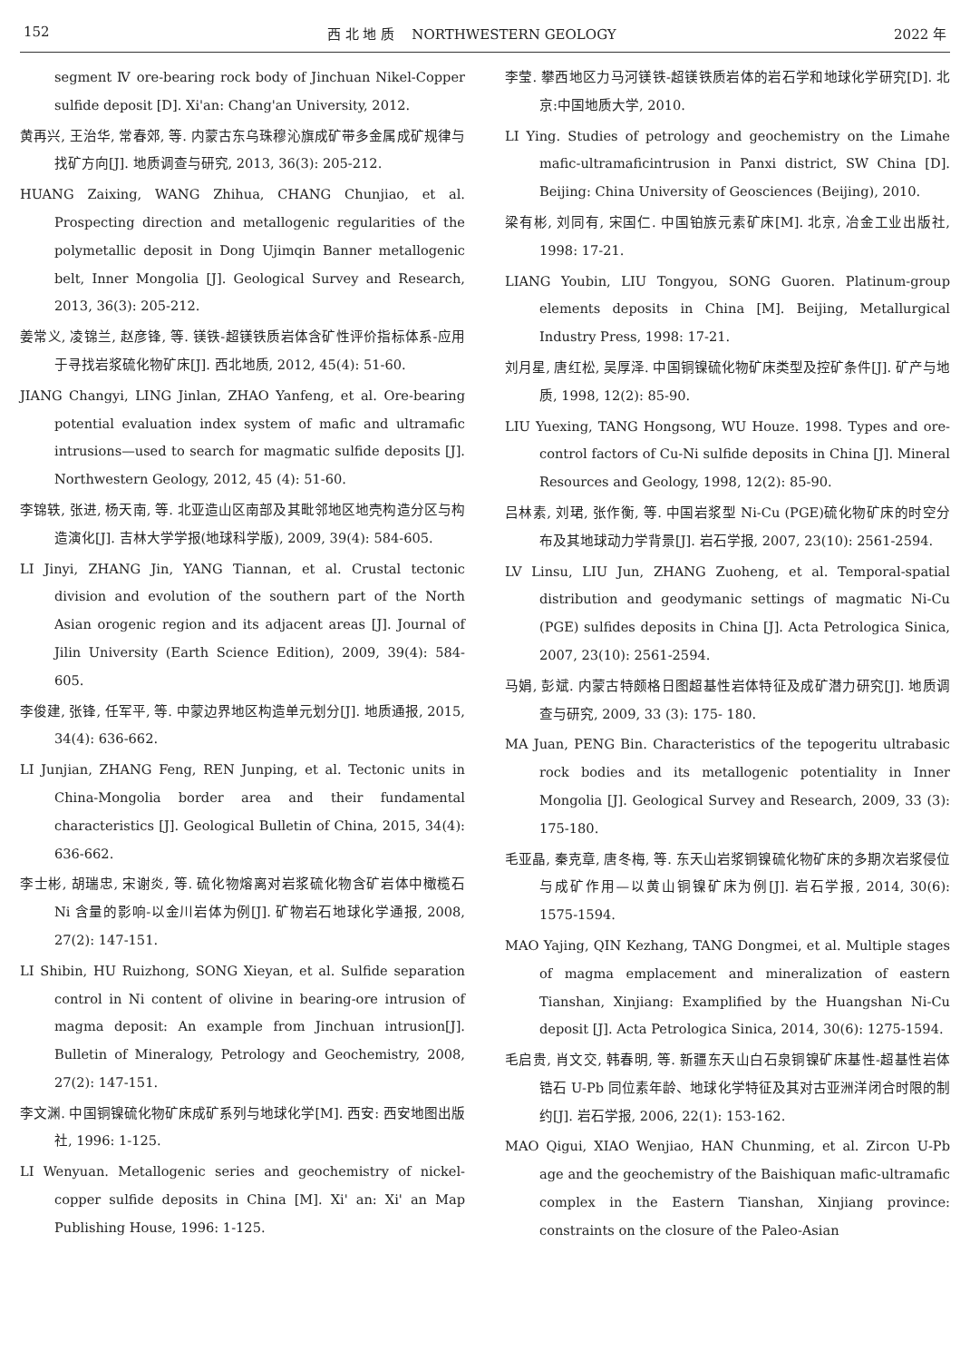152 西 北 地 质 NORTHWESTERN GEOLOGY 2022 年
segment Ⅳ ore-bearing rock body of Jinchuan Nikel-Copper sulfide deposit [D]. Xi'an: Chang'an University, 2012.
黄再兴, 王治华, 常春郊, 等. 内蒙古东乌珠穆沁旗成矿带多金属成矿规律与找矿方向[J]. 地质调查与研究, 2013, 36(3): 205-212.
HUANG Zaixing, WANG Zhihua, CHANG Chunjiao, et al. Prospecting direction and metallogenic regularities of the polymetallic deposit in Dong Ujimqin Banner metallogenic belt, Inner Mongolia [J]. Geological Survey and Research, 2013, 36(3): 205-212.
姜常义, 凌锦兰, 赵彦锋, 等. 镁铁-超镁铁质岩体含矿性评价指标体系-应用于寻找岩浆硫化物矿床[J]. 西北地质, 2012, 45(4): 51-60.
JIANG Changyi, LING Jinlan, ZHAO Yanfeng, et al. Ore-bearing potential evaluation index system of mafic and ultramafic intrusions—used to search for magmatic sulfide deposits [J]. Northwestern Geology, 2012, 45 (4): 51-60.
李锦轶, 张进, 杨天南, 等. 北亚造山区南部及其毗邻地区地壳构造分区与构造演化[J]. 吉林大学学报(地球科学版), 2009, 39(4): 584-605.
LI Jinyi, ZHANG Jin, YANG Tiannan, et al. Crustal tectonic division and evolution of the southern part of the North Asian orogenic region and its adjacent areas [J]. Journal of Jilin University (Earth Science Edition), 2009, 39(4): 584-605.
李俊建, 张锋, 任军平, 等. 中蒙边界地区构造单元划分[J]. 地质通报, 2015, 34(4): 636-662.
LI Junjian, ZHANG Feng, REN Junping, et al. Tectonic units in China-Mongolia border area and their fundamental characteristics [J]. Geological Bulletin of China, 2015, 34(4): 636-662.
李士彬, 胡瑞忠, 宋谢炎, 等. 硫化物熔离对岩浆硫化物含矿岩体中橄榄石 Ni 含量的影响-以金川岩体为例[J]. 矿物岩石地球化学通报, 2008, 27(2): 147-151.
LI Shibin, HU Ruizhong, SONG Xieyan, et al. Sulfide separation control in Ni content of olivine in bearing-ore intrusion of magma deposit: An example from Jinchuan intrusion[J]. Bulletin of Mineralogy, Petrology and Geochemistry, 2008, 27(2): 147-151.
李文渊. 中国铜镍硫化物矿床成矿系列与地球化学[M]. 西安: 西安地图出版社, 1996: 1-125.
LI Wenyuan. Metallogenic series and geochemistry of nickel-copper sulfide deposits in China [M]. Xi' an: Xi' an Map Publishing House, 1996: 1-125.
李莹. 攀西地区力马河镁铁-超镁铁质岩体的岩石学和地球化学研究[D]. 北京:中国地质大学, 2010.
LI Ying. Studies of petrology and geochemistry on the Limahe mafic-ultramaficintrusion in Panxi district, SW China [D]. Beijing: China University of Geosciences (Beijing), 2010.
梁有彬, 刘同有, 宋国仁. 中国铂族元素矿床[M]. 北京, 冶金工业出版社, 1998: 17-21.
LIANG Youbin, LIU Tongyou, SONG Guoren. Platinum-group elements deposits in China [M]. Beijing, Metallurgical Industry Press, 1998: 17-21.
刘月星, 唐红松, 吴厚泽. 中国铜镍硫化物矿床类型及控矿条件[J]. 矿产与地质, 1998, 12(2): 85-90.
LIU Yuexing, TANG Hongsong, WU Houze. 1998. Types and ore-control factors of Cu-Ni sulfide deposits in China [J]. Mineral Resources and Geology, 1998, 12(2): 85-90.
吕林素, 刘珺, 张作衡, 等. 中国岩浆型 Ni-Cu (PGE)硫化物矿床的时空分布及其地球动力学背景[J]. 岩石学报, 2007, 23(10): 2561-2594.
LV Linsu, LIU Jun, ZHANG Zuoheng, et al. Temporal-spatial distribution and geodymanic settings of magmatic Ni-Cu (PGE) sulfides deposits in China [J]. Acta Petrologica Sinica, 2007, 23(10): 2561-2594.
马娟, 彭斌. 内蒙古特颇格日图超基性岩体特征及成矿潜力研究[J]. 地质调查与研究, 2009, 33 (3): 175- 180.
MA Juan, PENG Bin. Characteristics of the tepogeritu ultrabasic rock bodies and its metallogenic potentiality in Inner Mongolia [J]. Geological Survey and Research, 2009, 33 (3): 175-180.
毛亚晶, 秦克章, 唐冬梅, 等. 东天山岩浆铜镍硫化物矿床的多期次岩浆侵位与成矿作用—以黄山铜镍矿床为例[J]. 岩石学报, 2014, 30(6): 1575-1594.
MAO Yajing, QIN Kezhang, TANG Dongmei, et al. Multiple stages of magma emplacement and mineralization of eastern Tianshan, Xinjiang: Examplified by the Huangshan Ni-Cu deposit [J]. Acta Petrologica Sinica, 2014, 30(6): 1275-1594.
毛启贵, 肖文交, 韩春明, 等. 新疆东天山白石泉铜镍矿床基性-超基性岩体锆石 U-Pb 同位素年龄、地球化学特征及其对古亚洲洋闭合时限的制约[J]. 岩石学报, 2006, 22(1): 153-162.
MAO Qigui, XIAO Wenjiao, HAN Chunming, et al. Zircon U-Pb age and the geochemistry of the Baishiquan mafic-ultramafic complex in the Eastern Tianshan, Xinjiang province: constraints on the closure of the Paleo-Asian